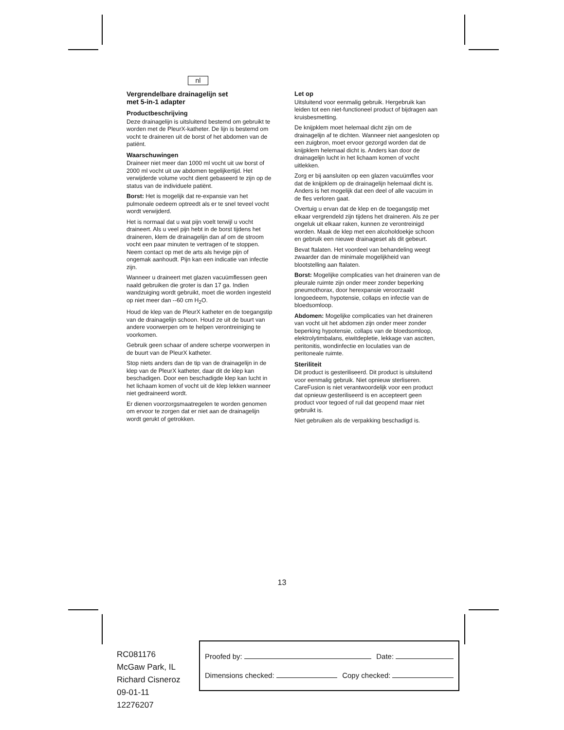nl
Vergrendelbare drainagelijn set
met 5-in-1 adapter
Productbeschrijving
Deze drainagelijn is uitsluitend bestemd om gebruikt te worden met de PleurX-katheter. De lijn is bestemd om vocht te draineren uit de borst of het abdomen van de patiënt.
Waarschuwingen
Draineer niet meer dan 1000 ml vocht uit uw borst of 2000 ml vocht uit uw abdomen tegelijkertijd. Het verwijderde volume vocht dient gebaseerd te zijn op de status van de individuele patiënt.
Borst: Het is mogelijk dat re-expansie van het pulmonale oedeem optreedt als er te snel teveel vocht wordt verwijderd.
Het is normaal dat u wat pijn voelt terwijl u vocht draineert. Als u veel pijn hebt in de borst tijdens het draineren, klem de drainagelijn dan af om de stroom vocht een paar minuten te vertragen of te stoppen. Neem contact op met de arts als hevige pijn of ongemak aanhoudt. Pijn kan een indicatie van infectie zijn.
Wanneer u draineert met glazen vacuümflessen geen naald gebruiken die groter is dan 17 ga. Indien wandzuiging wordt gebruikt, moet die worden ingesteld op niet meer dan --60 cm H<sub>2</sub>O.
Houd de klep van de PleurX katheter en de toegangstip van de drainagelijn schoon. Houd ze uit de buurt van andere voorwerpen om te helpen verontreiniging te voorkomen.
Gebruik geen schaar of andere scherpe voorwerpen in de buurt van de PleurX katheter.
Stop niets anders dan de tip van de drainagelijn in de klep van de PleurX katheter, daar dit de klep kan beschadigen. Door een beschadigde klep kan lucht in het lichaam komen of vocht uit de klep lekken wanneer niet gedraineerd wordt.
Er dienen voorzorgsmaatregelen te worden genomen om ervoor te zorgen dat er niet aan de drainagelijn wordt gerukt of getrokken.
Let op
Uitsluitend voor eenmalig gebruik. Hergebruik kan leiden tot een niet-functioneel product of bijdragen aan kruisbesmetting.
De knijpklem moet helemaal dicht zijn om de drainagelijn af te dichten. Wanneer niet aangesloten op een zuigbron, moet ervoor gezorgd worden dat de knijpklem helemaal dicht is. Anders kan door de drainagelijn lucht in het lichaam komen of vocht uitlekken.
Zorg er bij aansluiten op een glazen vacuümfles voor dat de knijpklem op de drainagelijn helemaal dicht is. Anders is het mogelijk dat een deel of alle vacuüm in de fles verloren gaat.
Overtuig u ervan dat de klep en de toegangstip met elkaar vergrendeld zijn tijdens het draineren. Als ze per ongeluk uit elkaar raken, kunnen ze verontreinigd worden. Maak de klep met een alcoholdoekje schoon en gebruik een nieuwe drainageset als dit gebeurt.
Bevat ftalaten. Het voordeel van behandeling weegt zwaarder dan de minimale mogelijkheid van blootstelling aan ftalaten.
Borst: Mogelijke complicaties van het draineren van de pleurale ruimte zijn onder meer zonder beperking pneumothorax, door herexpansie veroorzaakt longoedeem, hypotensie, collaps en infectie van de bloedsomloop.
Abdomen: Mogelijke complicaties van het draineren van vocht uit het abdomen zijn onder meer zonder beperking hypotensie, collaps van de bloedsomloop, elektrolytimbalans, eiwitdepletie, lekkage van asciten, peritonitis, wondinfectie en loculaties van de peritoneale ruimte.
Steriliteit
Dit product is gesteriliseerd. Dit product is uitsluitend voor eenmalig gebruik. Niet opnieuw sterliseren. CareFusion is niet verantwoordelijk voor een product dat opnieuw gesteriliseerd is en accepteert geen product voor tegoed of ruil dat geopend maar niet gebruikt is.
Niet gebruiken als de verpakking beschadigd is.
13
RC081176
McGaw Park, IL
Richard Cisneroz
09-01-11
12276207
Proofed by: Date:
Dimensions checked: Copy checked: